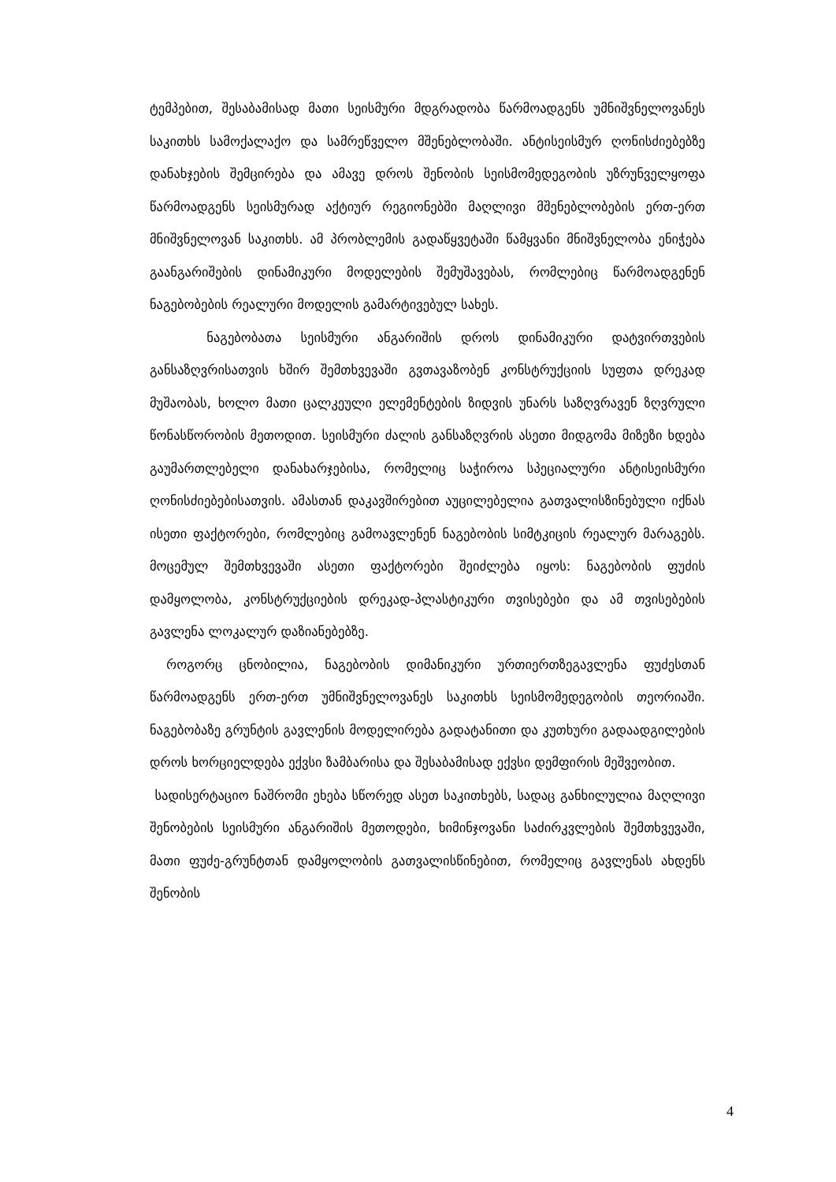ტემპებით, შესაბამისად მათი სეისმური მდგრადობა წარმოადგენს უმნიშვნელოვანეს საკითხს სამოქალაქო და სამრეწველო მშენებლობაში. ანტისეისმურ ღონისძიებებზე დანახჯების შემცირება და ამავე დროს შენობის სეისმომედეგობის უზრუნველყოფა წარმოადგენს სეისმურად აქტიურ რეგიონებში მაღლივი მშენებლობების ერთ-ერთ მნიშვნელოვან საკითხს. ამ პრობლემის გადაწყვეტაში წამყვანი მნიშვნელობა ენიჭება გაანგარიშების დინამიკური მოდელების შემუშავებას, რომლებიც წარმოადგენენ ნაგებობების რეალური მოდელის გამარტივებულ სახეს.
ნაგებობათა სეისმური ანგარიშის დროს დინამიკური დატვირთვების განსაზღვრისათვის ხშირ შემთხვევაში გვთავაზობენ კონსტრუქციის სუფთა დრეკად მუშაობას, ხოლო მათი ცალკეული ელემენტების ზიდვის უნარს საზღვრავენ ზღვრული წონასწორობის მეთოდით. სეისმური ძალის განსაზღვრის ასეთი მიდგომა მიზეზი ხდება გაუმართლებელი დანახარჯებისა, რომელიც საჭიროა სპეციალური ანტისეისმური ღონისძიებებისათვის. ამასთან დაკავშირებით აუცილებელია გათვალისზინებული იქნას ისეთი ფაქტორები, რომლებიც გამოავლენენ ნაგებობის სიმტკიცის რეალურ მარაგებს. მოცემულ შემთხვევაში ასეთი ფაქტორები შეიძლება იყოს: ნაგებობის ფუძის დამყოლობა, კონსტრუქციების დრეკად-პლასტიკური თვისებები და ამ თვისებების გავლენა ლოკალურ დაზიანებებზე.
როგორც ცნობილია, ნაგებობის დიმანიკური ურთიერთზეგავლენა ფუძესთან წარმოადგენს ერთ-ერთ უმნიშვნელოვანეს საკითხს სეისმომედეგობის თეორიაში. ნაგებობაზე გრუნტის გავლენის მოდელირება გადატანითი და კუთხური გადაადგილების დროს ხორციელდება ექვსი ზამბარისა და შესაბამისად ექვსი დემფირის მეშვეობით.
სადისერტაციო ნაშრომი ეხება სწორედ ასეთ საკითხებს, სადაც განხილულია მაღლივი შენობების სეისმური ანგარიშის მეთოდები, ხიმინჯოვანი საძირკვლების შემთხვევაში, მათი ფუძე-გრუნტთან დამყოლობის გათვალისწინებით, რომელიც გავლენას ახდენს შენობის
4